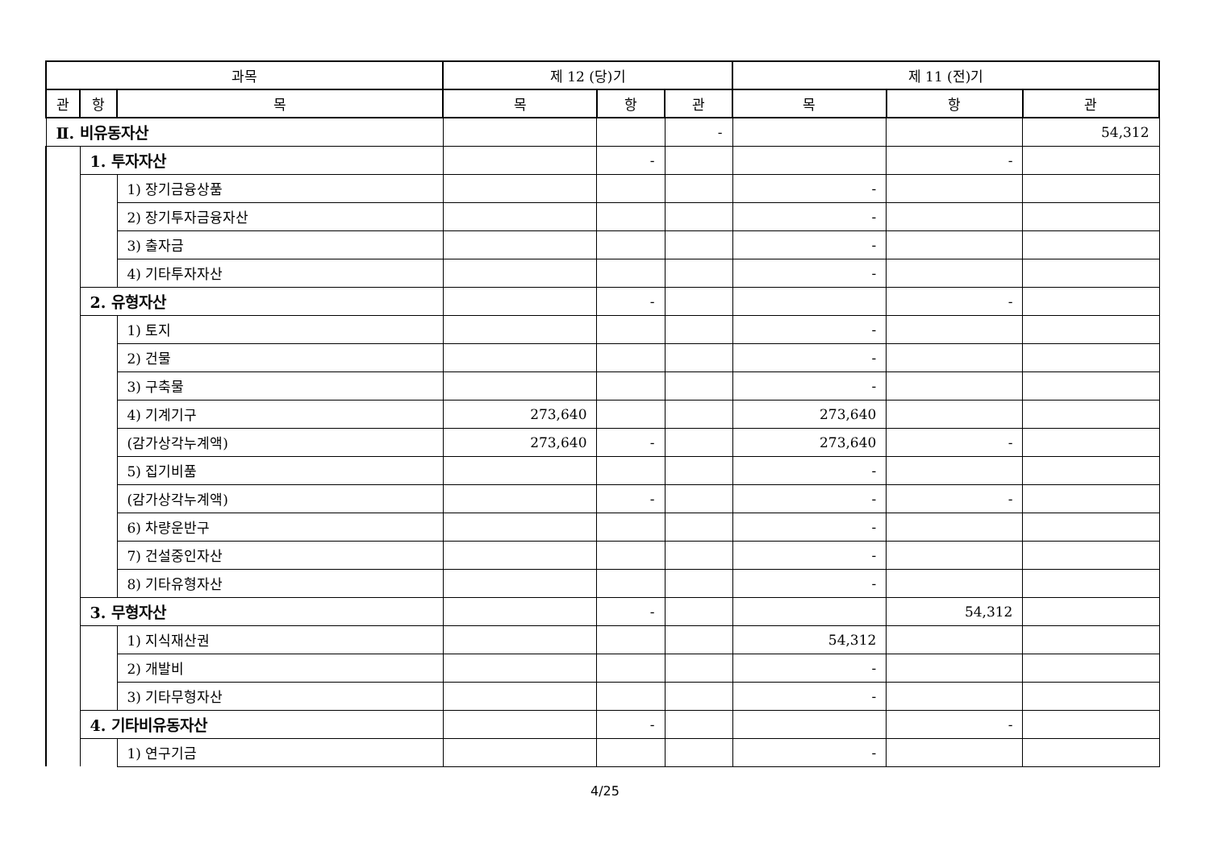| 과목 | | | 제 12 (당)기 | | | 제 11 (전)기 | | |
| --- | --- | --- | --- | --- | --- | --- | --- | --- |
| 관 | 항 | 목 | 목 | 항 | 관 | 목 | 항 | 관 |
| Ⅱ. 비유동자산 | | | | | - | | | 54,312 |
| | 1. 투자자산 | | | - | | | - | |
| | | 1) 장기금융상품 | | | | - | | |
| | | 2) 장기투자금융자산 | | | | - | | |
| | | 3) 출자금 | | | | - | | |
| | | 4) 기타투자자산 | | | | - | | |
| | 2. 유형자산 | | | - | | | - | |
| | | 1) 토지 | | | | - | | |
| | | 2) 건물 | | | | - | | |
| | | 3) 구축물 | | | | - | | |
| | | 4) 기계기구 | 273,640 | | | 273,640 | | |
| | | (감가상각누계액) | 273,640 | - | | 273,640 | - | |
| | | 5) 집기비품 | | | | - | | |
| | | (감가상각누계액) | | - | | - | - | |
| | | 6) 차량운반구 | | | | - | | |
| | | 7) 건설중인자산 | | | | - | | |
| | | 8) 기타유형자산 | | | | - | | |
| | 3. 무형자산 | | | - | | | 54,312 | |
| | | 1) 지식재산권 | | | | 54,312 | | |
| | | 2) 개발비 | | | | - | | |
| | | 3) 기타무형자산 | | | | - | | |
| | 4. 기타비유동자산 | | | - | | | - | |
| | | 1) 연구기금 | | | | - | | |
4/25